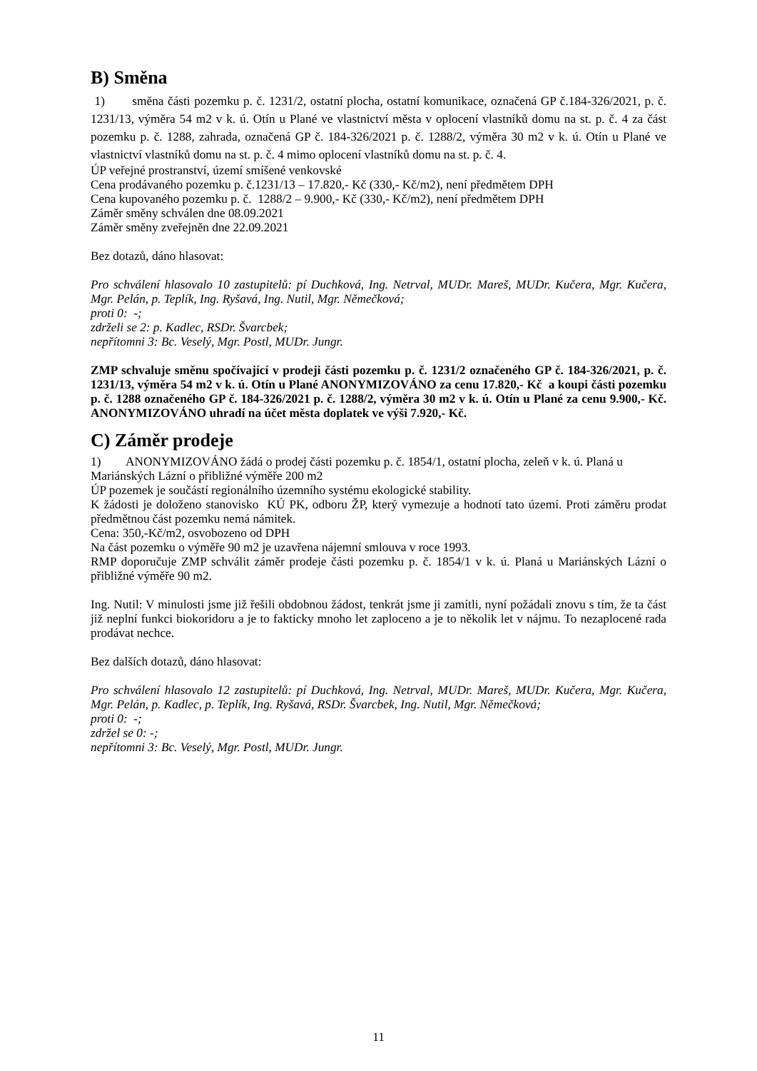B) Směna
1) směna části pozemku p. č. 1231/2, ostatní plocha, ostatní komunikace, označená GP č.184-326/2021, p. č. 1231/13, výměra 54 m2 v k. ú. Otín u Plané ve vlastnictví města v oplocení vlastníků domu na st. p. č. 4 za část pozemku p. č. 1288, zahrada, označená GP č. 184-326/2021 p. č. 1288/2, výměra 30 m2 v k. ú. Otín u Plané ve vlastnictví vlastníků domu na st. p. č. 4 mimo oplocení vlastníků domu na st. p. č. 4.
ÚP veřejné prostranství, území smíšené venkovské
Cena prodávaného pozemku p. č.1231/13 – 17.820,- Kč (330,- Kč/m2), není předmětem DPH
Cena kupovaného pozemku p. č. 1288/2 – 9.900,- Kč (330,- Kč/m2), není předmětem DPH
Záměr směny schválen dne 08.09.2021
Záměr směny zveřejněn dne 22.09.2021
Bez dotazů, dáno hlasovat:
Pro schválení hlasovalo 10 zastupitelů: pí Duchková, Ing. Netrval, MUDr. Mareš, MUDr. Kučera, Mgr. Kučera, Mgr. Pelán, p. Teplík, Ing. Ryšavá, Ing. Nutil, Mgr. Němečková;
proti 0: -;
zdrželi se 2: p. Kadlec, RSDr. Švarcbek;
nepřítomni 3: Bc. Veselý, Mgr. Postl, MUDr. Jungr.
ZMP schvaluje směnu spočívající v prodeji části pozemku p. č. 1231/2 označeného GP č. 184-326/2021, p. č. 1231/13, výměra 54 m2 v k. ú. Otín u Plané ANONYMIZOVÁNO za cenu 17.820,- Kč a koupi části pozemku p. č. 1288 označeného GP č. 184-326/2021 p. č. 1288/2, výměra 30 m2 v k. ú. Otín u Plané za cenu 9.900,- Kč. ANONYMIZOVÁNO uhradí na účet města doplatek ve výši 7.920,- Kč.
C) Záměr prodeje
1) ANONYMIZOVÁNO žádá o prodej části pozemku p. č. 1854/1, ostatní plocha, zeleň v k. ú. Planá u Mariánských Lázní o přibližné výměře 200 m2
ÚP pozemek je součástí regionálního územního systému ekologické stability.
K žádosti je doloženo stanovisko KÚ PK, odboru ŽP, který vymezuje a hodnotí tato území. Proti záměru prodat předmětnou část pozemku nemá námitek.
Cena: 350,-Kč/m2, osvobozeno od DPH
Na část pozemku o výměře 90 m2 je uzavřena nájemní smlouva v roce 1993.
RMP doporučuje ZMP schválit záměr prodeje části pozemku p. č. 1854/1 v k. ú. Planá u Mariánských Lázní o přibližné výměře 90 m2.
Ing. Nutil: V minulosti jsme již řešili obdobnou žádost, tenkrát jsme ji zamítli, nyní požádali znovu s tím, že ta část již neplní funkci biokoridoru a je to fakticky mnoho let zaploceno a je to několik let v nájmu. To nezaplocené rada prodávat nechce.
Bez dalších dotazů, dáno hlasovat:
Pro schválení hlasovalo 12 zastupitelů: pí Duchková, Ing. Netrval, MUDr. Mareš, MUDr. Kučera, Mgr. Kučera, Mgr. Pelán, p. Kadlec, p. Teplík, Ing. Ryšavá, RSDr. Švarcbek, Ing. Nutil, Mgr. Němečková;
proti 0: -;
zdržel se 0: -;
nepřítomni 3: Bc. Veselý, Mgr. Postl, MUDr. Jungr.
11